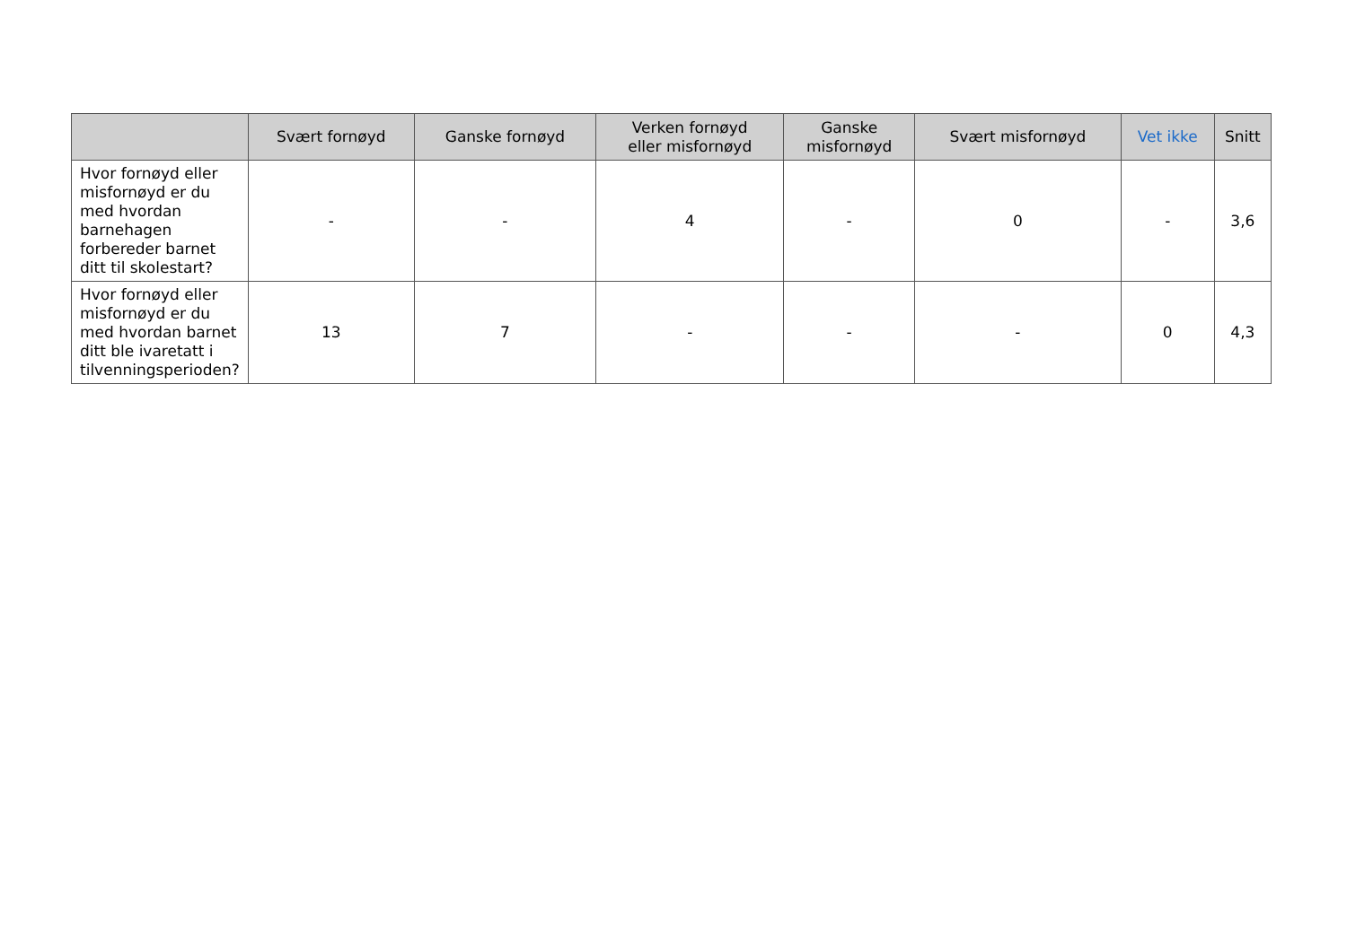| | Svært fornøyd | Ganske fornøyd | Verken fornøyd eller misfornøyd | Ganske misfornøyd | Svært misfornøyd | Vet ikke | Snitt |
| --- | --- | --- | --- | --- | --- | --- | --- |
| Hvor fornøyd eller misfornøyd er du med hvordan barnehagen forbereder barnet ditt til skolestart? | - | - | 4 | - | 0 | - | 3,6 |
| Hvor fornøyd eller misfornøyd er du med hvordan barnet ditt ble ivaretatt i tilvenningsperioden? | 13 | 7 | - | - | - | 0 | 4,3 |